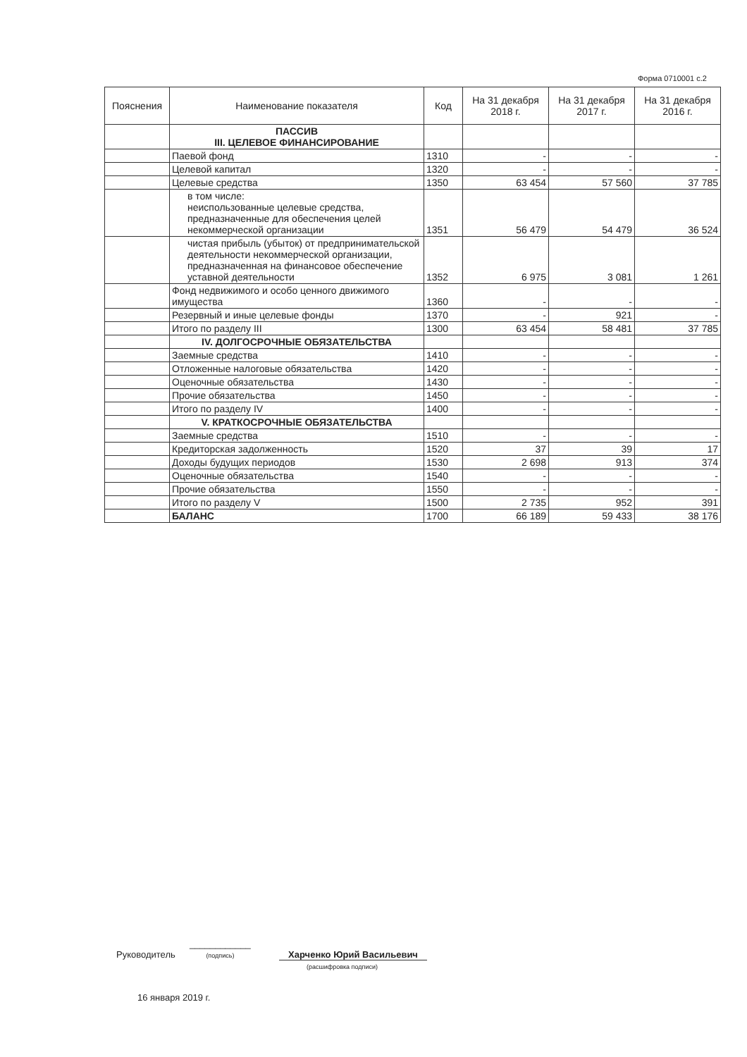Форма 0710001 с.2
| Пояснения | Наименование показателя | Код | На 31 декабря 2018 г. | На 31 декабря 2017 г. | На 31 декабря 2016 г. |
| --- | --- | --- | --- | --- | --- |
| | ПАССИВ III. ЦЕЛЕВОЕ ФИНАНСИРОВАНИЕ | | | | |
| | Паевой фонд | 1310 | - | - | - |
| | Целевой капитал | 1320 | - | - | - |
| | Целевые средства | 1350 | 63 454 | 57 560 | 37 785 |
| | в том числе: неиспользованные целевые средства, предназначенные для обеспечения целей некоммерческой организации | 1351 | 56 479 | 54 479 | 36 524 |
| | чистая прибыль (убыток) от предпринимательской деятельности некоммерческой организации, предназначенная на финансовое обеспечение уставной деятельности | 1352 | 6 975 | 3 081 | 1 261 |
| | Фонд недвижимого и особо ценного движимого имущества | 1360 | - | - | - |
| | Резервный и иные целевые фонды | 1370 | - | 921 | - |
| | Итого по разделу III | 1300 | 63 454 | 58 481 | 37 785 |
| | IV. ДОЛГОСРОЧНЫЕ ОБЯЗАТЕЛЬСТВА | | | | |
| | Заемные средства | 1410 | - | - | - |
| | Отложенные налоговые обязательства | 1420 | - | - | - |
| | Оценочные обязательства | 1430 | - | - | - |
| | Прочие обязательства | 1450 | - | - | - |
| | Итого по разделу IV | 1400 | - | - | - |
| | V. КРАТКОСРОЧНЫЕ ОБЯЗАТЕЛЬСТВА | | | | |
| | Заемные средства | 1510 | - | - | - |
| | Кредиторская задолженность | 1520 | 37 | 39 | 17 |
| | Доходы будущих периодов | 1530 | 2 698 | 913 | 374 |
| | Оценочные обязательства | 1540 | - | - | - |
| | Прочие обязательства | 1550 | - | - | - |
| | Итого по разделу V | 1500 | 2 735 | 952 | 391 |
| | БАЛАНС | 1700 | 66 189 | 59 433 | 38 176 |
Руководитель ____________
(подпись) Харченко Юрий Васильевич
(расшифровка подписи)
16 января 2019 г.